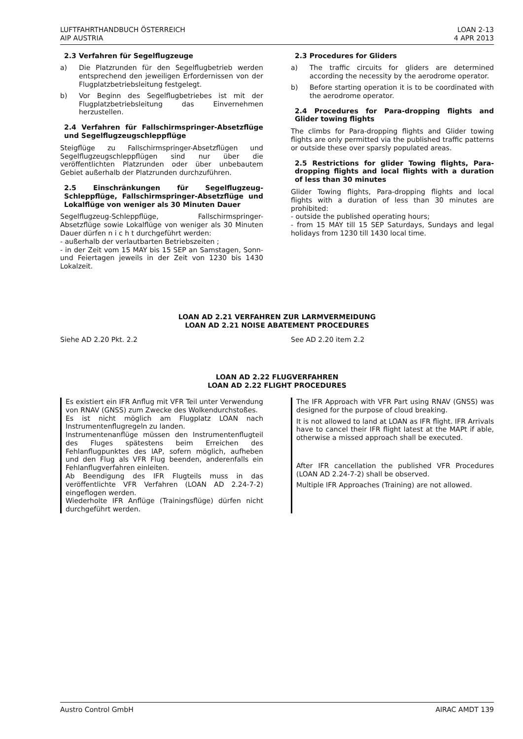LUFTFAHRTHANDBUCH ÖSTERREICH
AIP AUSTRIA
LOAN 2-13
4 APR 2013
2.3 Verfahren für Segelflugzeuge
a) Die Platzrunden für den Segelflugbetrieb werden entsprechend den jeweiligen Erfordernissen von der Flugplatzbetriebsleitung festgelegt.
b) Vor Beginn des Segelflugbetriebes ist mit der Flugplatzbetriebsleitung das Einvernehmen herzustellen.
2.4 Verfahren für Fallschirmspringer-Absetzflüge und Segelflugzeugschleppflüge
Steigflüge zu Fallschirmspringer-Absetzflügen und Segelflugzeugschleppflügen sind nur über die veröffentlichten Platzrunden oder über unbebautem Gebiet außerhalb der Platzrunden durchzuführen.
2.5 Einschränkungen für Segelflugzeug-Schleppflüge, Fallschirmspringer-Absetzflüge und Lokalflüge von weniger als 30 Minuten Dauer
Segelflugzeug-Schleppflüge, Fallschirmspringer-Absetzflüge sowie Lokalflüge von weniger als 30 Minuten Dauer dürfen n i c h t durchgeführt werden:
- außerhalb der verlautbarten Betriebszeiten ;
- in der Zeit vom 15 MAY bis 15 SEP an Samstagen, Sonn- und Feiertagen jeweils in der Zeit von 1230 bis 1430 Lokalzeit.
2.3 Procedures for Gliders
a) The traffic circuits for gliders are determined according the necessity by the aerodrome operator.
b) Before starting operation it is to be coordinated with the aerodrome operator.
2.4 Procedures for Para-dropping flights and Glider towing flights
The climbs for Para-dropping flights and Glider towing flights are only permitted via the published traffic patterns or outside these over sparsly populated areas.
2.5 Restrictions for glider Towing flights, Para-dropping flights and local flights with a duration of less than 30 minutes
Glider Towing flights, Para-dropping flights and local flights with a duration of less than 30 minutes are prohibited:
- outside the published operating hours;
- from 15 MAY till 15 SEP Saturdays, Sundays and legal holidays from 1230 till 1430 local time.
LOAN AD 2.21 VERFAHREN ZUR LARMVERMEIDUNG
LOAN AD 2.21 NOISE ABATEMENT PROCEDURES
Siehe AD 2.20 Pkt. 2.2 See AD 2.20 item 2.2
LOAN AD 2.22 FLUGVERFAHREN
LOAN AD 2.22 FLIGHT PROCEDURES
Es existiert ein IFR Anflug mit VFR Teil unter Verwendung von RNAV (GNSS) zum Zwecke des Wolkendurchstoßes.
Es ist nicht möglich am Flugplatz LOAN nach Instrumentenflugregeln zu landen.
Instrumentenanflüge müssen den Instrumentenflugteil des Fluges spätestens beim Erreichen des Fehlanflugpunktes des IAP, sofern möglich, aufheben und den Flug als VFR Flug beenden, anderenfalls ein Fehlanflugverfahren einleiten.
Ab Beendigung des IFR Flugteils muss in das veröffentlichte VFR Verfahren (LOAN AD 2.24-7-2) eingeflogen werden.
Wiederholte IFR Anflüge (Trainingsflüge) dürfen nicht durchgeführt werden.
The IFR Approach with VFR Part using RNAV (GNSS) was designed for the purpose of cloud breaking.
It is not allowed to land at LOAN as IFR flight. IFR Arrivals have to cancel their IFR flight latest at the MAPt if able, otherwise a missed approach shall be executed.
After IFR cancellation the published VFR Procedures (LOAN AD 2.24-7-2) shall be observed.
Multiple IFR Approaches (Training) are not allowed.
Austro Control GmbH AIRAC AMDT 139